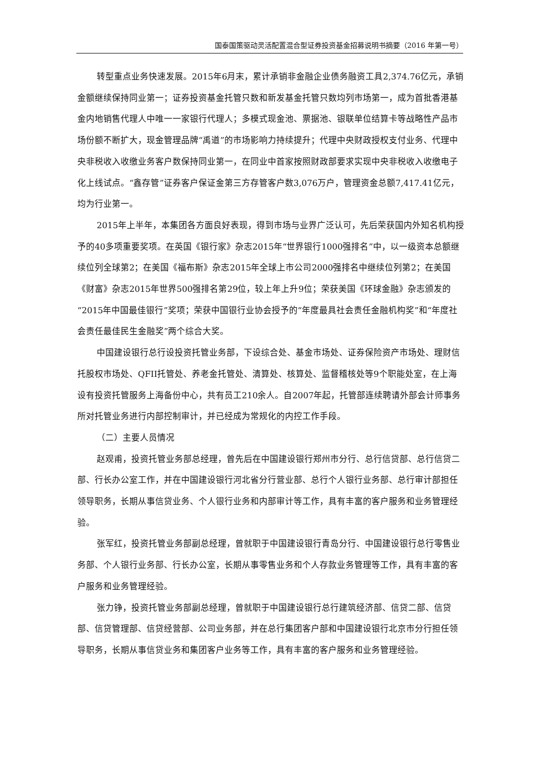国泰国策驱动灵活配置混合型证券投资基金招募说明书摘要（2016 年第一号）
转型重点业务快速发展。2015年6月末，累计承销非金融企业债务融资工具2,374.76亿元，承销金额继续保持同业第一；证券投资基金托管只数和新发基金托管只数均列市场第一，成为首批香港基金内地销售代理人中唯一一家银行代理人；多模式现金池、票据池、银联单位结算卡等战略性产品市场份额不断扩大，现金管理品牌“禹道”的市场影响力持续提升；代理中央财政授权支付业务、代理中央非税收入收缴业务客户数保持同业第一，在同业中首家按照财政部要求实现中央非税收入收缴电子化上线试点。“鑫存管”证券客户保证金第三方存管客户数3,076万户，管理资金总额7,417.41亿元，均为行业第一。
2015年上半年，本集团各方面良好表现，得到市场与业界广泛认可，先后荣获国内外知名机构授予的40多项重要奖项。在英国《银行家》杂志2015年“世界银行1000强排名”中，以一级资本总额继续位列全球第2；在美国《福布斯》杂志2015年全球上市公司2000强排名中继续位列第2；在美国《财富》杂志2015年世界500强排名第29位，较上年上升9位；荣获美国《环球金融》杂志颁发的“2015年中国最佳银行”奖项；荣获中国银行业协会授予的“年度最具社会责任金融机构奖”和“年度社会责任最佳民生金融奖”两个综合大奖。
中国建设银行总行设投资托管业务部，下设综合处、基金市场处、证券保险资产市场处、理财信托股权市场处、QFII托管处、养老金托管处、清算处、核算处、监督稽核处等9个职能处室，在上海设有投资托管服务上海备份中心，共有员工210余人。自2007年起，托管部连续聘请外部会计师事务所对托管业务进行内部控制审计，并已经成为常规化的内控工作手段。
（二）主要人员情况
赵观甫，投资托管业务部总经理，曾先后在中国建设银行郑州市分行、总行信贷部、总行信贷二部、行长办公室工作，并在中国建设银行河北省分行营业部、总行个人银行业务部、总行审计部担任领导职务，长期从事信贷业务、个人银行业务和内部审计等工作，具有丰富的客户服务和业务管理经验。
张军红，投资托管业务部副总经理，曾就职于中国建设银行青岛分行、中国建设银行总行零售业务部、个人银行业务部、行长办公室，长期从事零售业务和个人存款业务管理等工作，具有丰富的客户服务和业务管理经验。
张力铮，投资托管业务部副总经理，曾就职于中国建设银行总行建筑经济部、信贷二部、信贷部、信贷管理部、信贷经营部、公司业务部，并在总行集团客户部和中国建设银行北京市分行担任领导职务，长期从事信贷业务和集团客户业务等工作，具有丰富的客户服务和业务管理经验。